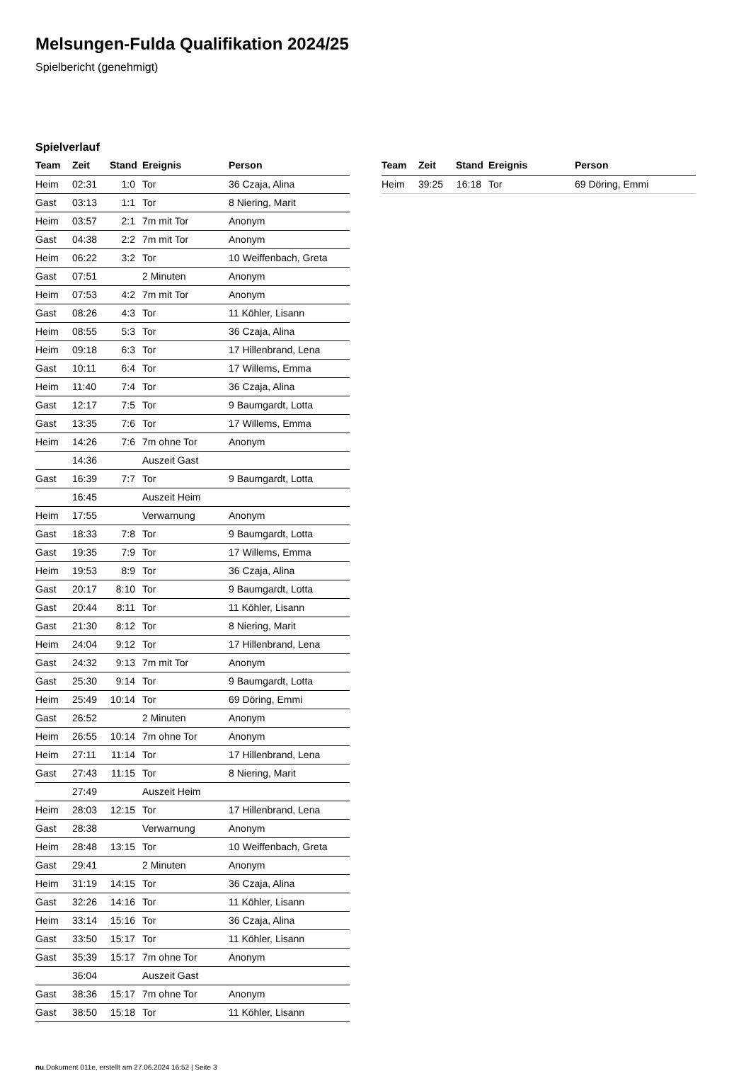Melsungen-Fulda Qualifikation 2024/25
Spielbericht (genehmigt)
Spielverlauf
| Team | Zeit | Stand | Ereignis | Person |
| --- | --- | --- | --- | --- |
| Heim | 02:31 | 1:0 | Tor | 36 Czaja, Alina |
| Gast | 03:13 | 1:1 | Tor | 8 Niering, Marit |
| Heim | 03:57 | 2:1 | 7m mit Tor | Anonym |
| Gast | 04:38 | 2:2 | 7m mit Tor | Anonym |
| Heim | 06:22 | 3:2 | Tor | 10 Weiffenbach, Greta |
| Gast | 07:51 | | 2 Minuten | Anonym |
| Heim | 07:53 | 4:2 | 7m mit Tor | Anonym |
| Gast | 08:26 | 4:3 | Tor | 11 Köhler, Lisann |
| Heim | 08:55 | 5:3 | Tor | 36 Czaja, Alina |
| Heim | 09:18 | 6:3 | Tor | 17 Hillenbrand, Lena |
| Gast | 10:11 | 6:4 | Tor | 17 Willems, Emma |
| Heim | 11:40 | 7:4 | Tor | 36 Czaja, Alina |
| Gast | 12:17 | 7:5 | Tor | 9 Baumgardt, Lotta |
| Gast | 13:35 | 7:6 | Tor | 17 Willems, Emma |
| Heim | 14:26 | 7:6 | 7m ohne Tor | Anonym |
| | 14:36 | | Auszeit Gast | |
| Gast | 16:39 | 7:7 | Tor | 9 Baumgardt, Lotta |
| | 16:45 | | Auszeit Heim | |
| Heim | 17:55 | | Verwarnung | Anonym |
| Gast | 18:33 | 7:8 | Tor | 9 Baumgardt, Lotta |
| Gast | 19:35 | 7:9 | Tor | 17 Willems, Emma |
| Heim | 19:53 | 8:9 | Tor | 36 Czaja, Alina |
| Gast | 20:17 | 8:10 | Tor | 9 Baumgardt, Lotta |
| Gast | 20:44 | 8:11 | Tor | 11 Köhler, Lisann |
| Gast | 21:30 | 8:12 | Tor | 8 Niering, Marit |
| Heim | 24:04 | 9:12 | Tor | 17 Hillenbrand, Lena |
| Gast | 24:32 | 9:13 | 7m mit Tor | Anonym |
| Gast | 25:30 | 9:14 | Tor | 9 Baumgardt, Lotta |
| Heim | 25:49 | 10:14 | Tor | 69 Döring, Emmi |
| Gast | 26:52 | | 2 Minuten | Anonym |
| Heim | 26:55 | 10:14 | 7m ohne Tor | Anonym |
| Heim | 27:11 | 11:14 | Tor | 17 Hillenbrand, Lena |
| Gast | 27:43 | 11:15 | Tor | 8 Niering, Marit |
| | 27:49 | | Auszeit Heim | |
| Heim | 28:03 | 12:15 | Tor | 17 Hillenbrand, Lena |
| Gast | 28:38 | | Verwarnung | Anonym |
| Heim | 28:48 | 13:15 | Tor | 10 Weiffenbach, Greta |
| Gast | 29:41 | | 2 Minuten | Anonym |
| Heim | 31:19 | 14:15 | Tor | 36 Czaja, Alina |
| Gast | 32:26 | 14:16 | Tor | 11 Köhler, Lisann |
| Heim | 33:14 | 15:16 | Tor | 36 Czaja, Alina |
| Gast | 33:50 | 15:17 | Tor | 11 Köhler, Lisann |
| Gast | 35:39 | 15:17 | 7m ohne Tor | Anonym |
| | 36:04 | | Auszeit Gast | |
| Gast | 38:36 | 15:17 | 7m ohne Tor | Anonym |
| Gast | 38:50 | 15:18 | Tor | 11 Köhler, Lisann |
| Team | Zeit | Stand | Ereignis | Person |
| --- | --- | --- | --- | --- |
| Heim | 39:25 | 16:18 | Tor | 69 Döring, Emmi |
nu.Dokument 011e, erstellt am 27.06.2024 16:52 | Seite 3